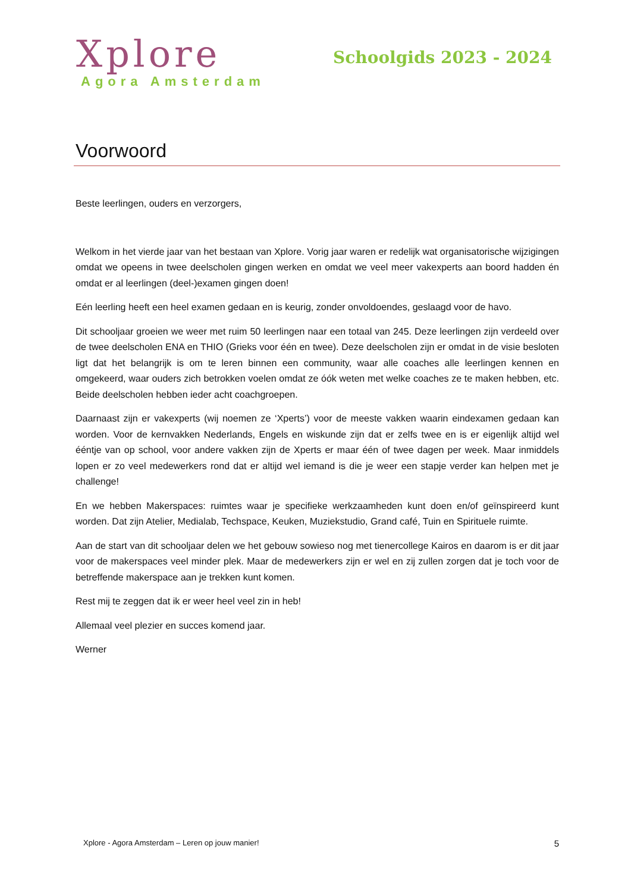Xplore
Agora Amsterdam
Schoolgids 2023 - 2024
Voorwoord
Beste leerlingen, ouders en verzorgers,
Welkom in het vierde jaar van het bestaan van Xplore. Vorig jaar waren er redelijk wat organisatorische wijzigingen omdat we opeens in twee deelscholen gingen werken en omdat we veel meer vakexperts aan boord hadden én omdat er al leerlingen (deel-)examen gingen doen!
Eén leerling heeft een heel examen gedaan en is keurig, zonder onvoldoendes, geslaagd voor de havo.
Dit schooljaar groeien we weer met ruim 50 leerlingen naar een totaal van 245. Deze leerlingen zijn verdeeld over de twee deelscholen ENA en THIO (Grieks voor één en twee). Deze deelscholen zijn er omdat in de visie besloten ligt dat het belangrijk is om te leren binnen een community, waar alle coaches alle leerlingen kennen en omgekeerd, waar ouders zich betrokken voelen omdat ze óók weten met welke coaches ze te maken hebben, etc. Beide deelscholen hebben ieder acht coachgroepen.
Daarnaast zijn er vakexperts (wij noemen ze ‘Xperts’) voor de meeste vakken waarin eindexamen gedaan kan worden. Voor de kernvakken Nederlands, Engels en wiskunde zijn dat er zelfs twee en is er eigenlijk altijd wel ééntje van op school, voor andere vakken zijn de Xperts er maar één of twee dagen per week. Maar inmiddels lopen er zo veel medewerkers rond dat er altijd wel iemand is die je weer een stapje verder kan helpen met je challenge!
En we hebben Makerspaces: ruimtes waar je specifieke werkzaamheden kunt doen en/of geïnspireerd kunt worden. Dat zijn Atelier, Medialab, Techspace, Keuken, Muziekstudio, Grand café, Tuin en Spirituele ruimte.
Aan de start van dit schooljaar delen we het gebouw sowieso nog met tienercollege Kairos en daarom is er dit jaar voor de makerspaces veel minder plek. Maar de medewerkers zijn er wel en zij zullen zorgen dat je toch voor de betreffende makerspace aan je trekken kunt komen.
Rest mij te zeggen dat ik er weer heel veel zin in heb!
Allemaal veel plezier en succes komend jaar.
Werner
Xplore - Agora Amsterdam – Leren op jouw manier! 5